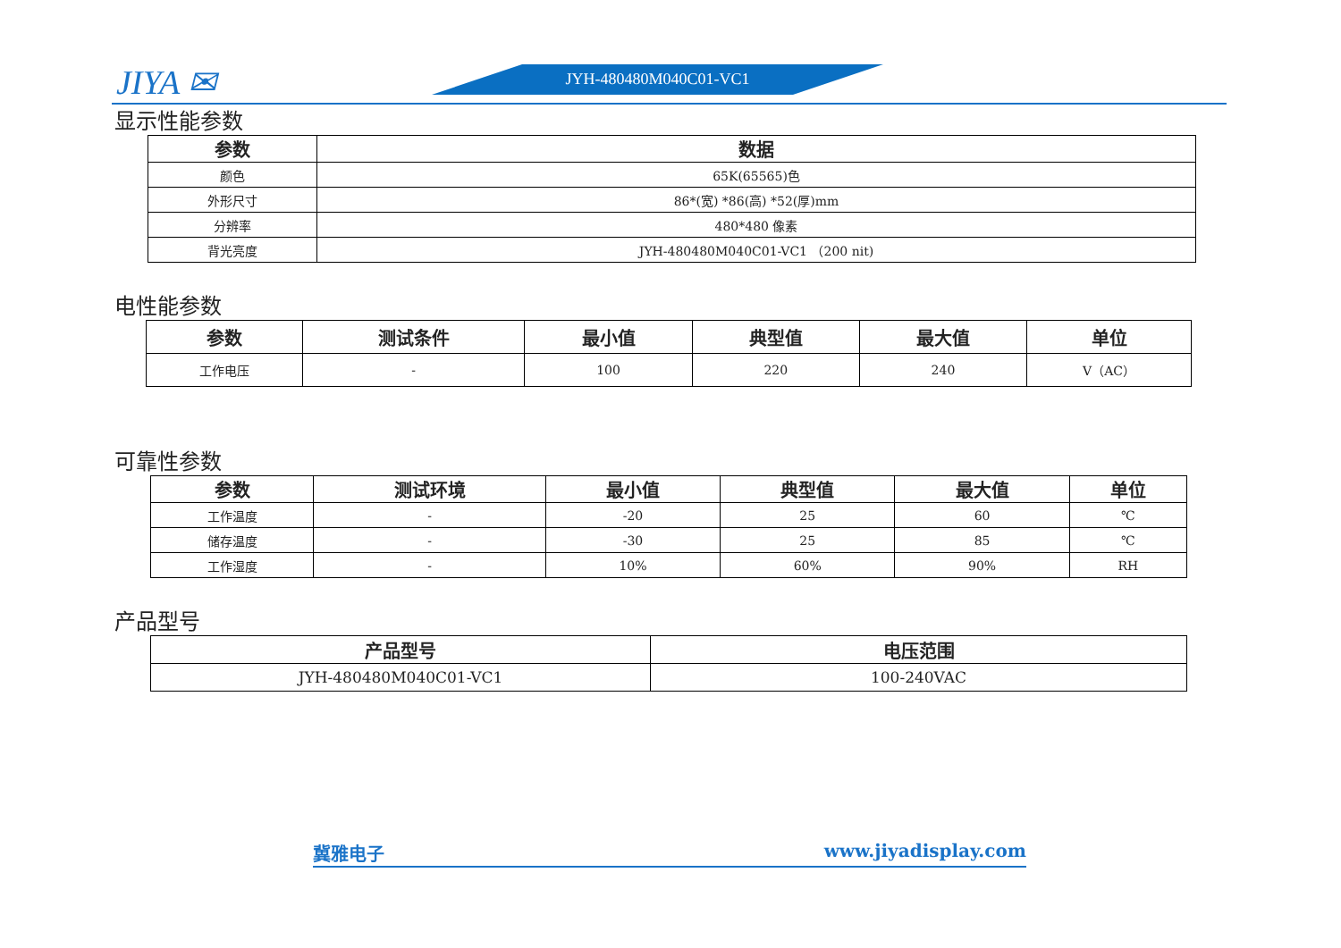JIYA ✉ JYH-480480M040C01-VC1
显示性能参数
| 参数 | 数据 |
| --- | --- |
| 颜色 | 65K(65565)色 |
| 外形尺寸 | 86*(宽) *86(高) *52(厚)mm |
| 分辨率 | 480*480 像素 |
| 背光亮度 | JYH-480480M040C01-VC1 （200 nit) |
电性能参数
| 参数 | 测试条件 | 最小值 | 典型值 | 最大值 | 单位 |
| --- | --- | --- | --- | --- | --- |
| 工作电压 | - | 100 | 220 | 240 | V（AC） |
可靠性参数
| 参数 | 测试环境 | 最小值 | 典型值 | 最大值 | 单位 |
| --- | --- | --- | --- | --- | --- |
| 工作温度 | - | -20 | 25 | 60 | ℃ |
| 储存温度 | - | -30 | 25 | 85 | ℃ |
| 工作湿度 | - | 10% | 60% | 90% | RH |
产品型号
| 产品型号 | 电压范围 |
| --- | --- |
| JYH-480480M040C01-VC1 | 100-240VAC |
冀雅电子 www.jiyadisplay.com